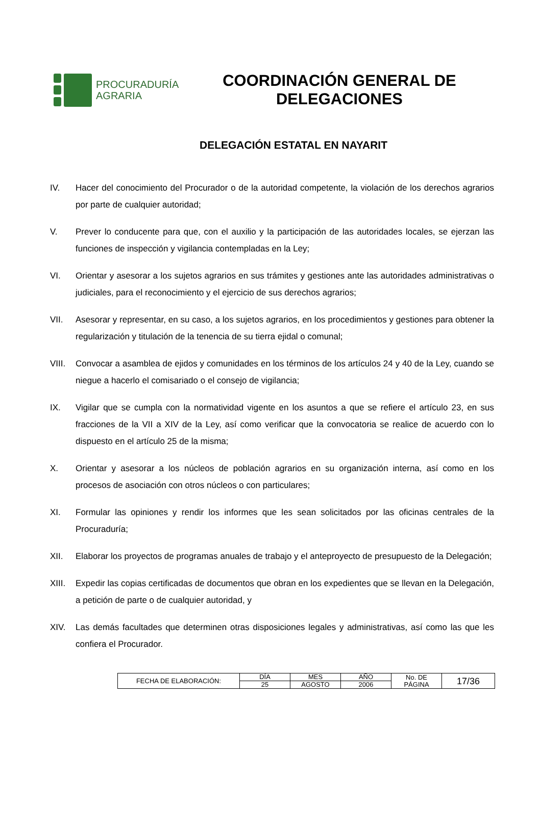PROCURADURÍA
AGRARIA
COORDINACIÓN GENERAL DE DELEGACIONES
DELEGACIÓN ESTATAL EN NAYARIT
IV. Hacer del conocimiento del Procurador o de la autoridad competente, la violación de los derechos agrarios por parte de cualquier autoridad;
V. Prever lo conducente para que, con el auxilio y la participación de las autoridades locales, se ejerzan las funciones de inspección y vigilancia contempladas en la Ley;
VI. Orientar y asesorar a los sujetos agrarios en sus trámites y gestiones ante las autoridades administrativas o judiciales, para el reconocimiento y el ejercicio de sus derechos agrarios;
VII. Asesorar y representar, en su caso, a los sujetos agrarios, en los procedimientos y gestiones para obtener la regularización y titulación de la tenencia de su tierra ejidal o comunal;
VIII. Convocar a asamblea de ejidos y comunidades en los términos de los artículos 24 y 40 de la Ley, cuando se niegue a hacerlo el comisariado o el consejo de vigilancia;
IX. Vigilar que se cumpla con la normatividad vigente en los asuntos a que se refiere el artículo 23, en sus fracciones de la VII a XIV de la Ley, así como verificar que la convocatoria se realice de acuerdo con lo dispuesto en el artículo 25 de la misma;
X. Orientar y asesorar a los núcleos de población agrarios en su organización interna, así como en los procesos de asociación con otros núcleos o con particulares;
XI. Formular las opiniones y rendir los informes que les sean solicitados por las oficinas centrales de la Procuraduría;
XII. Elaborar los proyectos de programas anuales de trabajo y el anteproyecto de presupuesto de la Delegación;
XIII. Expedir las copias certificadas de documentos que obran en los expedientes que se llevan en la Delegación, a petición de parte o de cualquier autoridad, y
XIV. Las demás facultades que determinen otras disposiciones legales y administrativas, así como las que les confiera el Procurador.
| FECHA DE ELABORACIÓN: | DÍA | MES | AÑO | No. DE PÁGINA | 17/36 |
| | 25 | AGOSTO | 2006 | | |